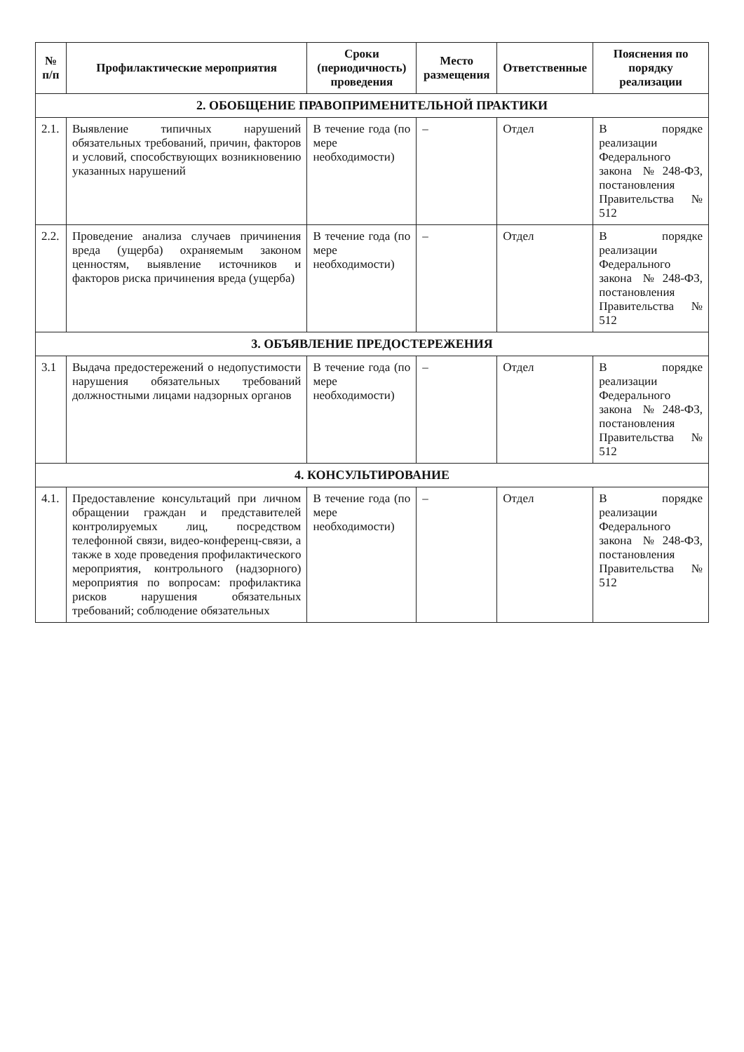| № п/п | Профилактические мероприятия | Сроки (периодичность) проведения | Место размещения | Ответственные | Пояснения по порядку реализации |
| --- | --- | --- | --- | --- | --- |
| 2. ОБОБЩЕНИЕ ПРАВОПРИМЕНИТЕЛЬНОЙ ПРАКТИКИ | | | | | |
| 2.1. | Выявление типичных нарушений обязательных требований, причин, факторов и условий, способствующих возникновению указанных нарушений | В течение года (по мере необходимости) | – | Отдел | В порядке реализации Федерального закона №248-ФЗ, постановления Правительства № 512 |
| 2.2. | Проведение анализа случаев причинения вреда (ущерба) охраняемым законом ценностям, выявление источников и факторов риска причинения вреда (ущерба) | В течение года (по мере необходимости) | – | Отдел | В порядке реализации Федерального закона №248-ФЗ, постановления Правительства № 512 |
| 3. ОБЪЯВЛЕНИЕ ПРЕДОСТЕРЕЖЕНИЯ | | | | | |
| 3.1 | Выдача предостережений о недопустимости нарушения обязательных требований должностными лицами надзорных органов | В течение года (по мере необходимости) | – | Отдел | В порядке реализации Федерального закона №248-ФЗ, постановления Правительства № 512 |
| 4. КОНСУЛЬТИРОВАНИЕ | | | | | |
| 4.1. | Предоставление консультаций при личном обращении граждан и представителей контролируемых лиц, посредством телефонной связи, видео-конференц-связи, а также в ходе проведения профилактического мероприятия, контрольного (надзорного) мероприятия по вопросам: профилактика рисков нарушения обязательных требований; соблюдение обязательных | В течение года (по мере необходимости) | – | Отдел | В порядке реализации Федерального закона №248-ФЗ, постановления Правительства № 512 |